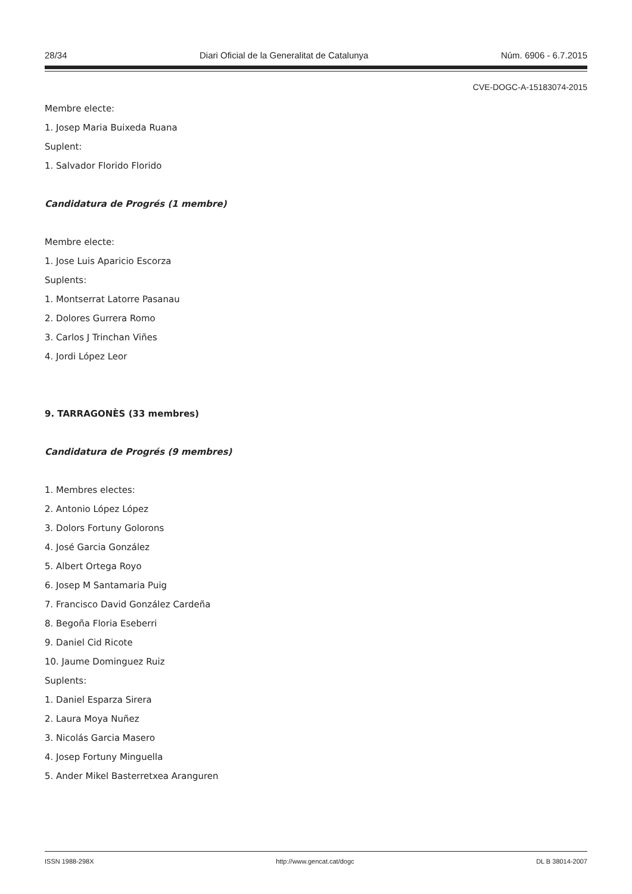28/34 Diari Oficial de la Generalitat de Catalunya Núm. 6906 - 6.7.2015
CVE-DOGC-A-15183074-2015
Membre electe:
1. Josep Maria Buixeda Ruana
Suplent:
1. Salvador Florido Florido
Candidatura de Progrés (1 membre)
Membre electe:
1. Jose Luis Aparicio Escorza
Suplents:
1. Montserrat Latorre Pasanau
2. Dolores Gurrera Romo
3. Carlos J Trinchan Viñes
4. Jordi López Leor
9. TARRAGONÈS (33 membres)
Candidatura de Progrés (9 membres)
1. Membres electes:
2. Antonio López López
3. Dolors Fortuny Golorons
4. José Garcia González
5. Albert Ortega Royo
6. Josep M Santamaria Puig
7. Francisco David González Cardeña
8. Begoña Floria Eseberri
9. Daniel Cid Ricote
10. Jaume Dominguez Ruiz
Suplents:
1. Daniel Esparza Sirera
2. Laura Moya Nuñez
3. Nicolás Garcia Masero
4. Josep Fortuny Minguella
5. Ander Mikel Basterretxea Aranguren
ISSN 1988-298X http://www.gencat.cat/dogc DL B 38014-2007